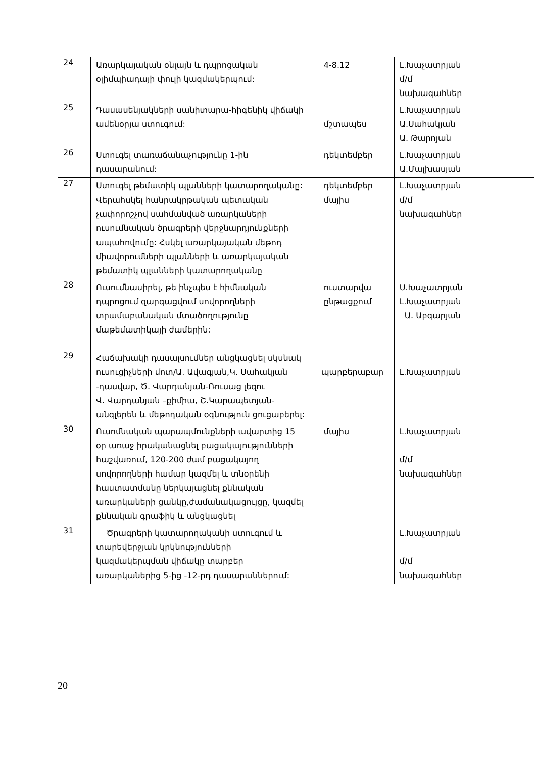| 24 | Առարկայական օնլայն և դպրոցական օլիմպիադայի փուլի կազմակերպում: | 4-8.12 | Լ.Խաչատրյան մ/մ նախագահներ | |
| 25 | Դասասենյակների սանիտարա-հիգենիկ վիճակի ամենօրյա ստուգում: | մշտապես | Լ.Խաչատրյան Ա.Սահակյան Ա. Թարոյան | |
| 26 | Ստուգել տառաճանաչությունը 1-ին դասարանում: | դեկտեմբեր | Լ.Խաչատրյան Ա.Մալխասյան | |
| 27 | Ստուգել թեմատիկ պլանների կատարողականը: Վերահսկել հանրակրթական պետական չափորոշչով սահմանված առարկաների ուսումնական ծրագրերի վերջնարդյունքների ապահովումը: Հսկել առարկայական մեթոդ միավորումների պլանների և առարկայական թեմատիկ պլանների կատարողականը | դեկտեմբեր մայիս | Լ.Խաչատրյան մ/մ նախագահներ | |
| 28 | Ուսումնասիրել, թե ինչպես է հիմնական դպրոցում զարգացվում սովորողների տրամաբանական մտածողությունը մաթեմատիկայի ժամերին: | ուստարվա ընթացքում | Ս.Խաչատրյան Լ.Խաչատրյան Ա. Աբգարյան | |
| 29 | Հաճախակի դասալսումներ անցկացնել սկսնակ ուսուցիչների մոտ/Ա. Ավագյան,Կ. Սահակյան -դասվար, Ծ. Վարդանյան-Ռուսաց լեզու Վ. Վարդանյան –քիմիա, Շ.Կարապետյան-անգլերեն և մեթոդական օգնություն ցուցաբերել: | պարբերաբար | Լ.Խաչատրյան | |
| 30 | Ուսոմնական պարապմունքների ավարտից 15 օր առաջ իրականացնել բացակայությունների հաշվառում, 120-200 ժամ բացակայող սովորողների համար կազմել և տնօրենի հաստատմանը ներկայացնել քննական առարկաների ցանկը,ժամանակացույցը, կազմել քննական գրաֆիկ և անցկացնել | մայիս | Լ.Խաչատրյան մ/մ նախագահներ | |
| 31 | Ծրագրերի կատարողականի ստուգում և տարեվերջյան կրկնությունների կազմակերպման վիճակը տարբեր առարկաներից 5-ից -12-րդ դասարաններում: | | Լ.Խաչատրյան մ/մ նախագահներ | |
20